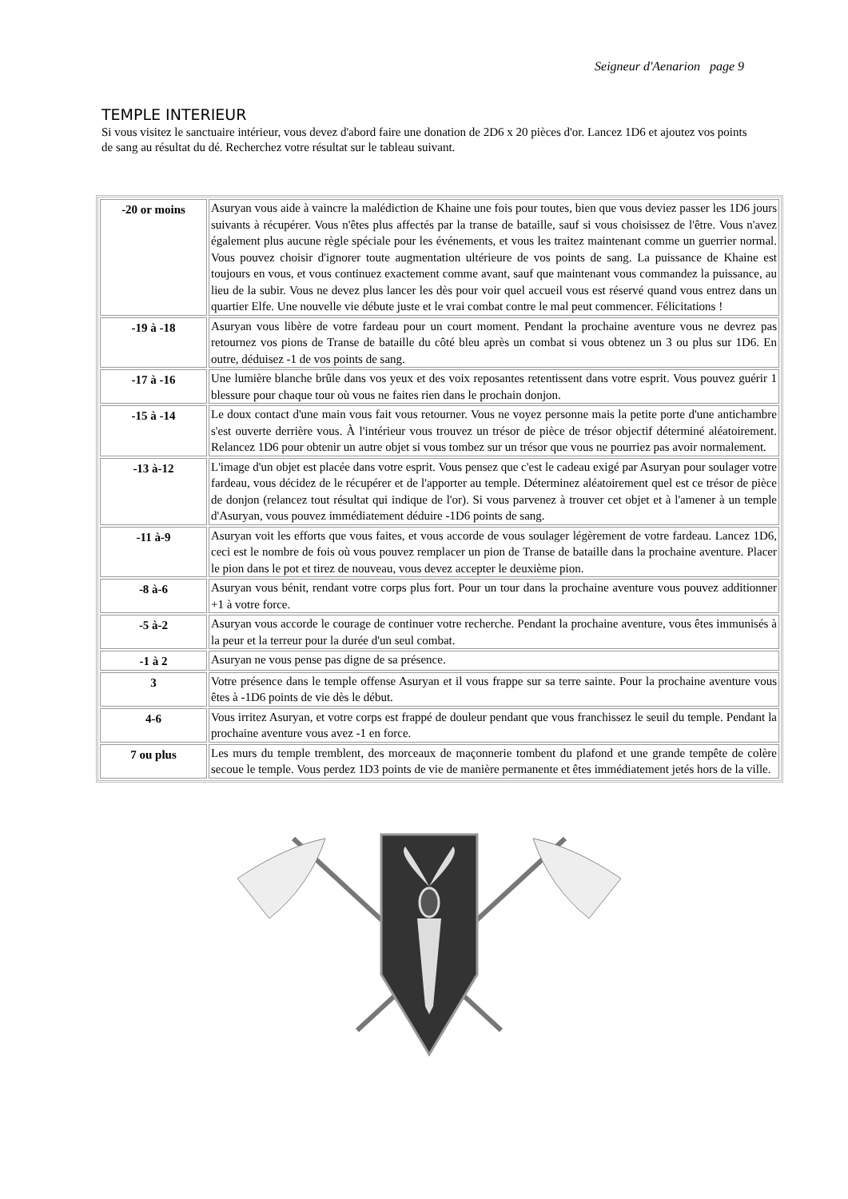Seigneur d'Aenarion page 9
TEMPLE INTERIEUR
Si vous visitez le sanctuaire intérieur, vous devez d'abord faire une donation de 2D6 x 20 pièces d'or. Lancez 1D6 et ajoutez vos points de sang au résultat du dé. Recherchez votre résultat sur le tableau suivant.
| -20 or moins | Asuryan vous aide à vaincre la malédiction de Khaine une fois pour toutes, bien que vous deviez passer les 1D6 jours suivants à récupérer. Vous n'êtes plus affectés par la transe de bataille, sauf si vous choisissez de l'être. Vous n'avez également plus aucune règle spéciale pour les événements, et vous les traitez maintenant comme un guerrier normal. Vous pouvez choisir d'ignorer toute augmentation ultérieure de vos points de sang. La puissance de Khaine est toujours en vous, et vous continuez exactement comme avant, sauf que maintenant vous commandez la puissance, au lieu de la subir. Vous ne devez plus lancer les dès pour voir quel accueil vous est réservé quand vous entrez dans un quartier Elfe. Une nouvelle vie débute juste et le vrai combat contre le mal peut commencer. Félicitations ! |
| -19 à -18 | Asuryan vous libère de votre fardeau pour un court moment. Pendant la prochaine aventure vous ne devrez pas retournez vos pions de Transe de bataille du côté bleu après un combat si vous obtenez un 3 ou plus sur 1D6. En outre, déduisez -1 de vos points de sang. |
| -17 à -16 | Une lumière blanche brûle dans vos yeux et des voix reposantes retentissent dans votre esprit. Vous pouvez guérir 1 blessure pour chaque tour où vous ne faites rien dans le prochain donjon. |
| -15 à -14 | Le doux contact d'une main vous fait vous retourner. Vous ne voyez personne mais la petite porte d'une antichambre s'est ouverte derrière vous. À l'intérieur vous trouvez un trésor de pièce de trésor objectif déterminé aléatoirement. Relancez 1D6 pour obtenir un autre objet si vous tombez sur un trésor que vous ne pourriez pas avoir normalement. |
| -13 à-12 | L'image d'un objet est placée dans votre esprit. Vous pensez que c'est le cadeau exigé par Asuryan pour soulager votre fardeau, vous décidez de le récupérer et de l'apporter au temple. Déterminez aléatoirement quel est ce trésor de pièce de donjon (relancez tout résultat qui indique de l'or). Si vous parvenez à trouver cet objet et à l'amener à un temple d'Asuryan, vous pouvez immédiatement déduire -1D6 points de sang. |
| -11 à-9 | Asuryan voit les efforts que vous faites, et vous accorde de vous soulager légèrement de votre fardeau. Lancez 1D6, ceci est le nombre de fois où vous pouvez remplacer un pion de Transe de bataille dans la prochaine aventure. Placer le pion dans le pot et tirez de nouveau, vous devez accepter le deuxième pion. |
| -8 à-6 | Asuryan vous bénit, rendant votre corps plus fort. Pour un tour dans la prochaine aventure vous pouvez additionner +1 à votre force. |
| -5 à-2 | Asuryan vous accorde le courage de continuer votre recherche. Pendant la prochaine aventure, vous êtes immunisés à la peur et la terreur pour la durée d'un seul combat. |
| -1 à 2 | Asuryan ne vous pense pas digne de sa présence. |
| 3 | Votre présence dans le temple offense Asuryan et il vous frappe sur sa terre sainte. Pour la prochaine aventure vous êtes à -1D6 points de vie dès le début. |
| 4-6 | Vous irritez Asuryan, et votre corps est frappé de douleur pendant que vous franchissez le seuil du temple. Pendant la prochaine aventure vous avez -1 en force. |
| 7 ou plus | Les murs du temple tremblent, des morceaux de maçonnerie tombent du plafond et une grande tempête de colère secoue le temple. Vous perdez 1D3 points de vie de manière permanente et êtes immédiatement jetés hors de la ville. |